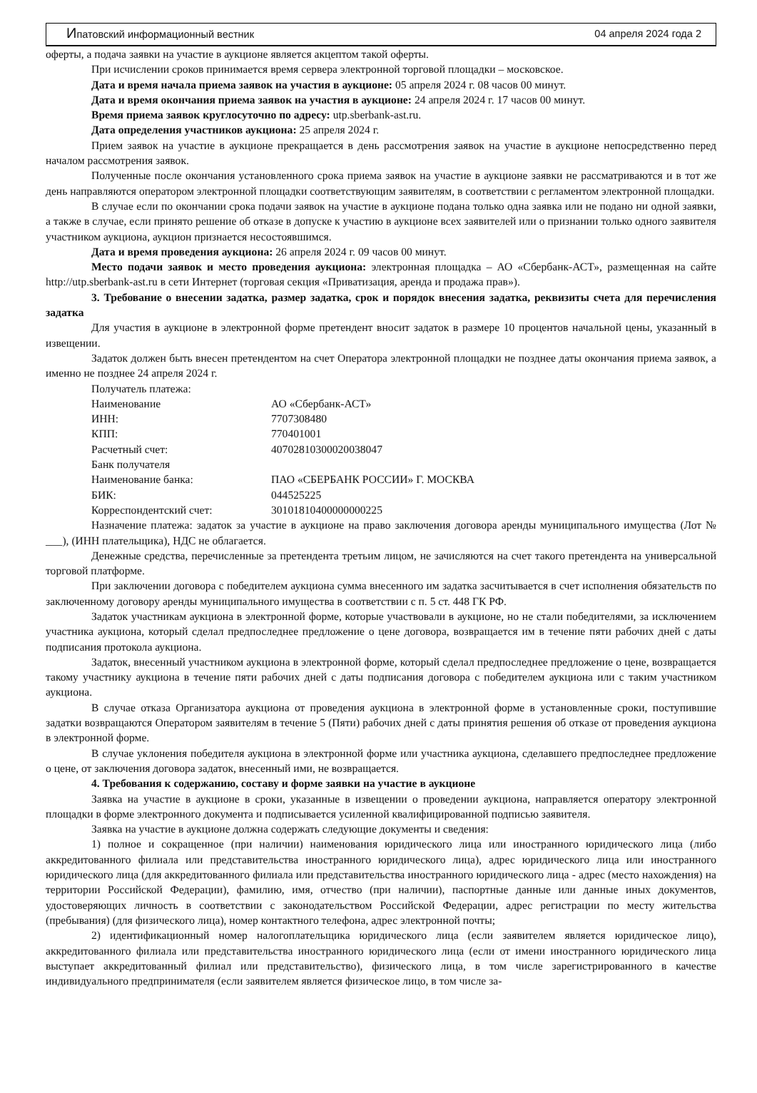Ипатовский информационный вестник 04 апреля 2024 года 2
оферты, а подача заявки на участие в аукционе является акцептом такой оферты.
При исчислении сроков принимается время сервера электронной торговой площадки – московское.
Дата и время начала приема заявок на участия в аукционе: 05 апреля 2024 г. 08 часов 00 минут.
Дата и время окончания приема заявок на участия в аукционе: 24 апреля 2024 г. 17 часов 00 минут.
Время приема заявок круглосуточно по адресу: utp.sberbank-ast.ru.
Дата определения участников аукциона: 25 апреля 2024 г.
Прием заявок на участие в аукционе прекращается в день рассмотрения заявок на участие в аукционе непосредственно перед началом рассмотрения заявок.
Полученные после окончания установленного срока приема заявок на участие в аукционе заявки не рассматриваются и в тот же день направляются оператором электронной площадки соответствующим заявителям, в соответствии с регламентом электронной площадки.
В случае если по окончании срока подачи заявок на участие в аукционе подана только одна заявка или не подано ни одной заявки, а также в случае, если принято решение об отказе в допуске к участию в аукционе всех заявителей или о признании только одного заявителя участником аукциона, аукцион признается несостоявшимся.
Дата и время проведения аукциона: 26 апреля 2024 г. 09 часов 00 минут.
Место подачи заявок и место проведения аукциона: электронная площадка – АО «Сбербанк-АСТ», размещенная на сайте http://utp.sberbank-ast.ru в сети Интернет (торговая секция «Приватизация, аренда и продажа прав»).
3. Требование о внесении задатка, размер задатка, срок и порядок внесения задатка, реквизиты счета для перечисления задатка
Для участия в аукционе в электронной форме претендент вносит задаток в размере 10 процентов начальной цены, указанный в извещении.
Задаток должен быть внесен претендентом на счет Оператора электронной площадки не позднее даты окончания приема заявок, а именно не позднее 24 апреля 2024 г.
Получатель платежа:
Наименование АО «Сбербанк-АСТ»
ИНН: 7707308480
КПП: 770401001
Расчетный счет: 40702810300020038047
Банк получателя
Наименование банка: ПАО «СБЕРБАНК РОССИИ» Г. МОСКВА
БИК: 044525225
Корреспондентский счет: 30101810400000000225
Назначение платежа: задаток за участие в аукционе на право заключения договора аренды муниципального имущества (Лот № ___), (ИНН плательщика), НДС не облагается.
Денежные средства, перечисленные за претендента третьим лицом, не зачисляются на счет такого претендента на универсальной торговой платформе.
При заключении договора с победителем аукциона сумма внесенного им задатка засчитывается в счет исполнения обязательств по заключенному договору аренды муниципального имущества в соответствии с п. 5 ст. 448 ГК РФ.
Задаток участникам аукциона в электронной форме, которые участвовали в аукционе, но не стали победителями, за исключением участника аукциона, который сделал предпоследнее предложение о цене договора, возвращается им в течение пяти рабочих дней с даты подписания протокола аукциона.
Задаток, внесенный участником аукциона в электронной форме, который сделал предпоследнее предложение о цене, возвращается такому участнику аукциона в течение пяти рабочих дней с даты подписания договора с победителем аукциона или с таким участником аукциона.
В случае отказа Организатора аукциона от проведения аукциона в электронной форме в установленные сроки, поступившие задатки возвращаются Оператором заявителям в течение 5 (Пяти) рабочих дней с даты принятия решения об отказе от проведения аукциона в электронной форме.
В случае уклонения победителя аукциона в электронной форме или участника аукциона, сделавшего предпоследнее предложение о цене, от заключения договора задаток, внесенный ими, не возвращается.
4. Требования к содержанию, составу и форме заявки на участие в аукционе
Заявка на участие в аукционе в сроки, указанные в извещении о проведении аукциона, направляется оператору электронной площадки в форме электронного документа и подписывается усиленной квалифицированной подписью заявителя.
Заявка на участие в аукционе должна содержать следующие документы и сведения:
1) полное и сокращенное (при наличии) наименования юридического лица или иностранного юридического лица (либо аккредитованного филиала или представительства иностранного юридического лица), адрес юридического лица или иностранного юридического лица (для аккредитованного филиала или представительства иностранного юридического лица - адрес (место нахождения) на территории Российской Федерации), фамилию, имя, отчество (при наличии), паспортные данные или данные иных документов, удостоверяющих личность в соответствии с законодательством Российской Федерации, адрес регистрации по месту жительства (пребывания) (для физического лица), номер контактного телефона, адрес электронной почты;
2) идентификационный номер налогоплательщика юридического лица (если заявителем является юридическое лицо), аккредитованного филиала или представительства иностранного юридического лица (если от имени иностранного юридического лица выступает аккредитованный филиал или представительство), физического лица, в том числе зарегистрированного в качестве индивидуального предпринимателя (если заявителем является физическое лицо, в том числе за-